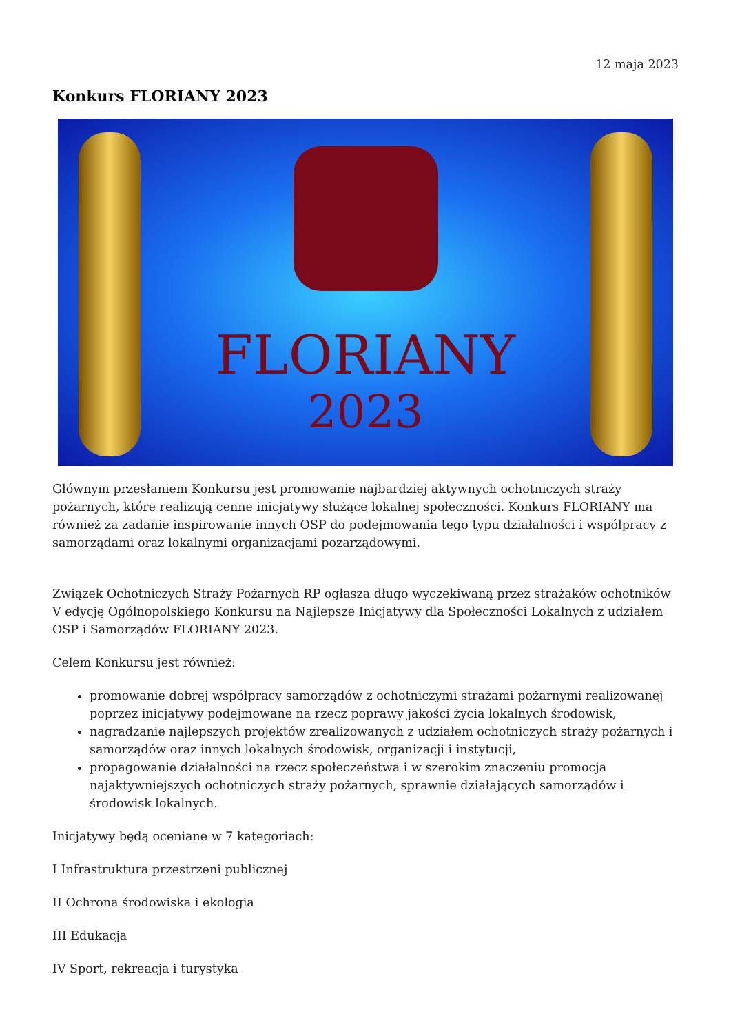12 maja 2023
Konkurs FLORIANY 2023
FLORIANY
2023
Głównym przesłaniem Konkursu jest promowanie najbardziej aktywnych ochotniczych straży pożarnych, które realizują cenne inicjatywy służące lokalnej społeczności. Konkurs FLORIANY ma również za zadanie inspirowanie innych OSP do podejmowania tego typu działalności i współpracy z samorządami oraz lokalnymi organizacjami pozarządowymi.
Związek Ochotniczych Straży Pożarnych RP ogłasza długo wyczekiwaną przez strażaków ochotników V edycję Ogólnopolskiego Konkursu na Najlepsze Inicjatywy dla Społeczności Lokalnych z udziałem OSP i Samorządów FLORIANY 2023.
Celem Konkursu jest również:
promowanie dobrej współpracy samorządów z ochotniczymi strażami pożarnymi realizowanej poprzez inicjatywy podejmowane na rzecz poprawy jakości życia lokalnych środowisk,
nagradzanie najlepszych projektów zrealizowanych z udziałem ochotniczych straży pożarnych i samorządów oraz innych lokalnych środowisk, organizacji i instytucji,
propagowanie działalności na rzecz społeczeństwa i w szerokim znaczeniu promocja najaktywniejszych ochotniczych straży pożarnych, sprawnie działających samorządów i środowisk lokalnych.
Inicjatywy będą oceniane w 7 kategoriach:
I Infrastruktura przestrzeni publicznej
II Ochrona środowiska i ekologia
III Edukacja
IV Sport, rekreacja i turystyka